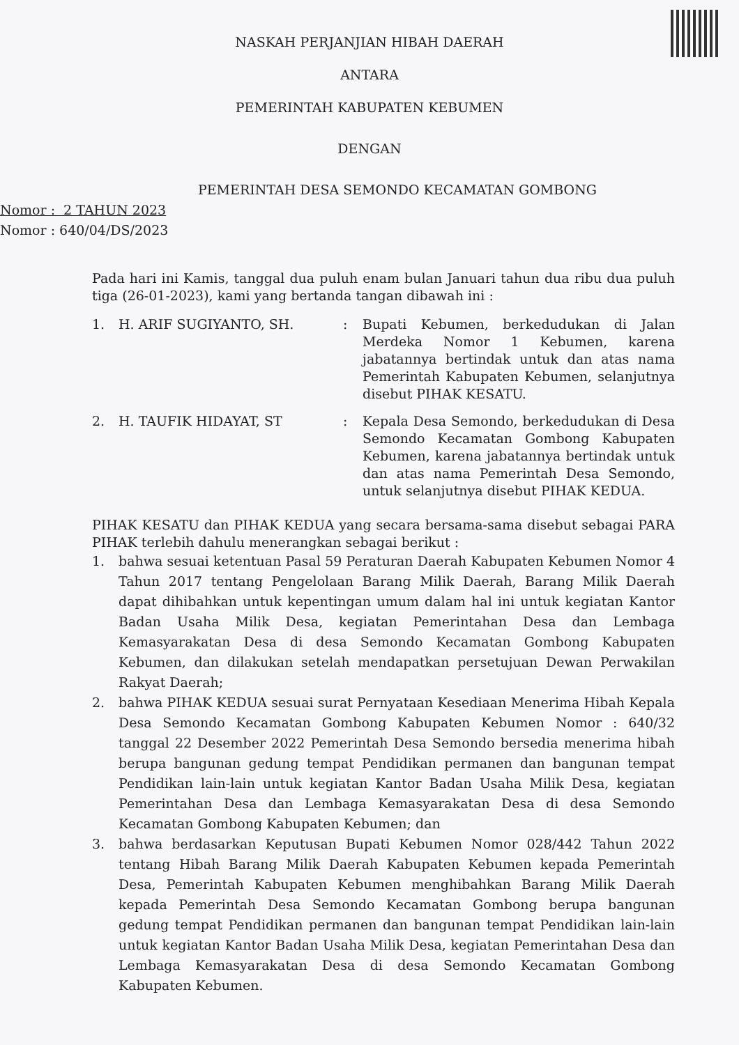NASKAH PERJANJIAN HIBAH DAERAH
ANTARA
PEMERINTAH KABUPATEN KEBUMEN
DENGAN
PEMERINTAH DESA SEMONDO KECAMATAN GOMBONG
Nomor : 2 TAHUN 2023
Nomor : 640/04/DS/2023
Pada hari ini Kamis, tanggal dua puluh enam bulan Januari tahun dua ribu dua puluh tiga (26-01-2023), kami yang bertanda tangan dibawah ini :
1. H. ARIF SUGIYANTO, SH.: Bupati Kebumen, berkedudukan di Jalan Merdeka Nomor 1 Kebumen, karena jabatannya bertindak untuk dan atas nama Pemerintah Kabupaten Kebumen, selanjutnya disebut PIHAK KESATU.
2. H. TAUFIK HIDAYAT, ST: Kepala Desa Semondo, berkedudukan di Desa Semondo Kecamatan Gombong Kabupaten Kebumen, karena jabatannya bertindak untuk dan atas nama Pemerintah Desa Semondo, untuk selanjutnya disebut PIHAK KEDUA.
PIHAK KESATU dan PIHAK KEDUA yang secara bersama-sama disebut sebagai PARA PIHAK terlebih dahulu menerangkan sebagai berikut :
1. bahwa sesuai ketentuan Pasal 59 Peraturan Daerah Kabupaten Kebumen Nomor 4 Tahun 2017 tentang Pengelolaan Barang Milik Daerah, Barang Milik Daerah dapat dihibahkan untuk kepentingan umum dalam hal ini untuk kegiatan Kantor Badan Usaha Milik Desa, kegiatan Pemerintahan Desa dan Lembaga Kemasyarakatan Desa di desa Semondo Kecamatan Gombong Kabupaten Kebumen, dan dilakukan setelah mendapatkan persetujuan Dewan Perwakilan Rakyat Daerah;
2. bahwa PIHAK KEDUA sesuai surat Pernyataan Kesediaan Menerima Hibah Kepala Desa Semondo Kecamatan Gombong Kabupaten Kebumen Nomor : 640/32 tanggal 22 Desember 2022 Pemerintah Desa Semondo bersedia menerima hibah berupa bangunan gedung tempat Pendidikan permanen dan bangunan tempat Pendidikan lain-lain untuk kegiatan Kantor Badan Usaha Milik Desa, kegiatan Pemerintahan Desa dan Lembaga Kemasyarakatan Desa di desa Semondo Kecamatan Gombong Kabupaten Kebumen; dan
3. bahwa berdasarkan Keputusan Bupati Kebumen Nomor 028/442 Tahun 2022 tentang Hibah Barang Milik Daerah Kabupaten Kebumen kepada Pemerintah Desa, Pemerintah Kabupaten Kebumen menghibahkan Barang Milik Daerah kepada Pemerintah Desa Semondo Kecamatan Gombong berupa bangunan gedung tempat Pendidikan permanen dan bangunan tempat Pendidikan lain-lain untuk kegiatan Kantor Badan Usaha Milik Desa, kegiatan Pemerintahan Desa dan Lembaga Kemasyarakatan Desa di desa Semondo Kecamatan Gombong Kabupaten Kebumen.